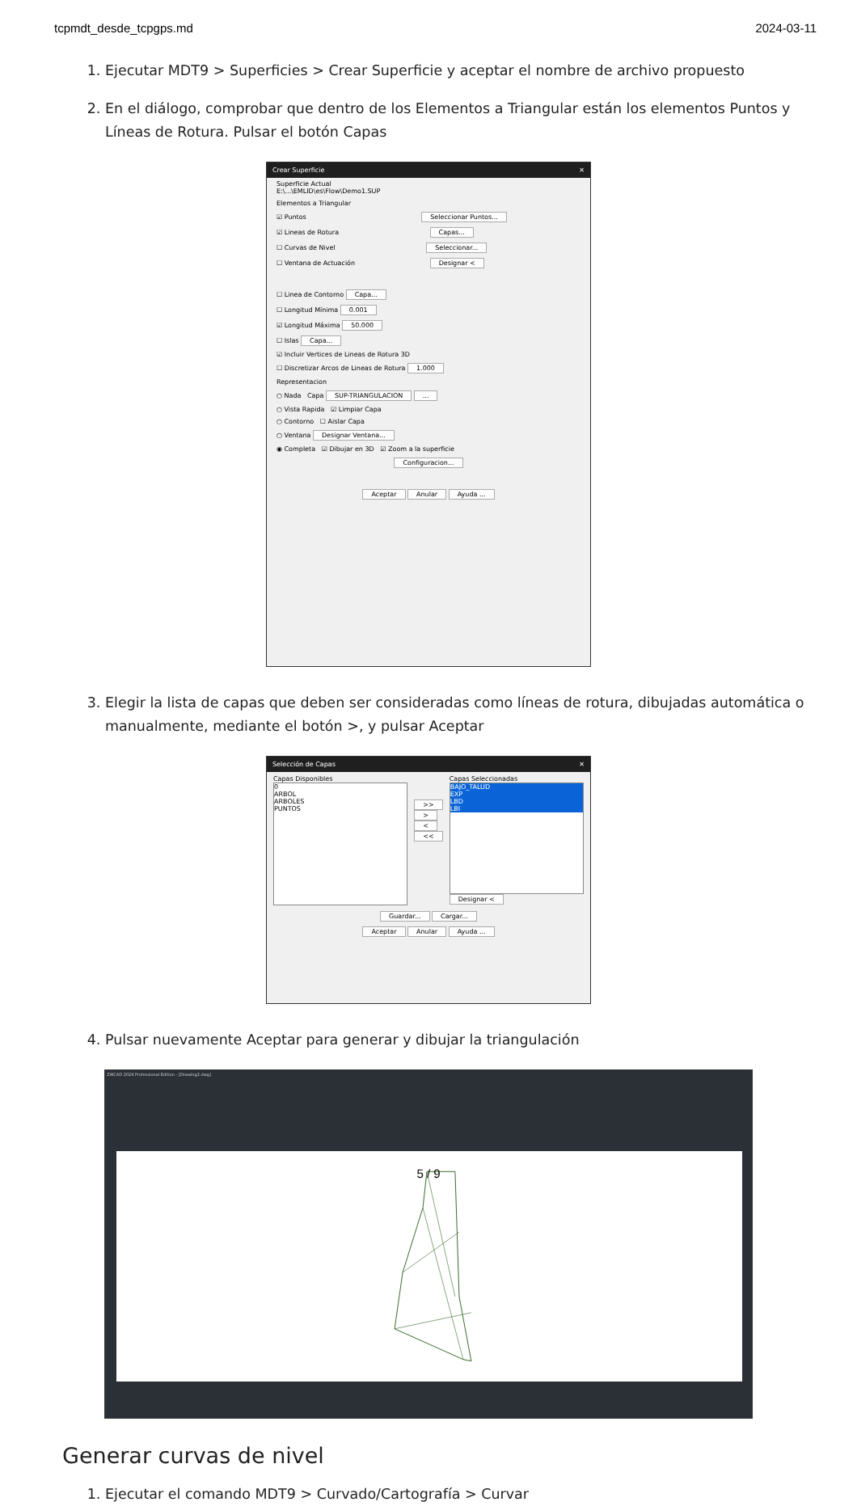tcpmdt_desde_tcpgps.md 2024-03-11
1. Ejecutar MDT9 > Superficies > Crear Superficie y aceptar el nombre de archivo propuesto
2. En el diálogo, comprobar que dentro de los Elementos a Triangular están los elementos Puntos y Líneas de Rotura. Pulsar el botón Capas
Crear Superficie ✕
Superficie Actual
E:\...\EMLID\es\Flow\Demo1.SUP
Elementos a Triangular
☑ Puntos Seleccionar Puntos...
☑ Lineas de Rotura Capas...
☐ Curvas de Nivel Seleccionar...
☐ Ventana de Actuación Designar <
☐ Linea de Contorno Capa...
☐ Longitud Mínima 0.001
☑ Longitud Máxima 50.000
☐ Islas Capa...
☑ Incluir Vertices de Lineas de Rotura 3D
☐ Discretizar Arcos de Lineas de Rotura 1.000
Representacion
○ Nada Capa SUP-TRIANGULACION ...
○ Vista Rapida ☑ Limpiar Capa
○ Contorno ☐ Aislar Capa
○ Ventana Designar Ventana...
◉ Completa ☑ Dibujar en 3D ☑ Zoom a la superficie
Configuracion...
Aceptar Anular Ayuda ...
3. Elegir la lista de capas que deben ser consideradas como líneas de rotura, dibujadas automática o manualmente, mediante el botón >, y pulsar Aceptar
Selección de Capas ✕
Capas Disponibles
0
ARBOL
ARBOLES
PUNTOS
>>
>
<
<<
Capas Seleccionadas
BAJO_TALUD
EXP
LBD
LBI
Designar <
Guardar... Cargar...
Aceptar Anular Ayuda ...
4. Pulsar nuevamente Aceptar para generar y dibujar la triangulación
ZWCAD 2024 Professional Edition - [Drawing2.dwg]
Generar curvas de nivel
1. Ejecutar el comando MDT9 > Curvado/Cartografía > Curvar
5 / 9